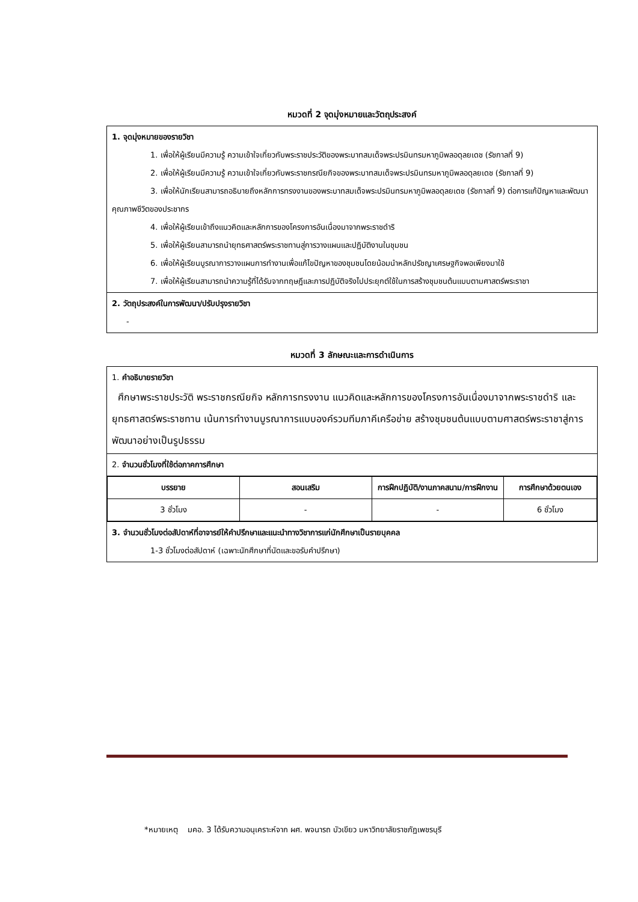หมวดที่ 2 จุดมุ่งหมายและวัตถุประสงค์
| 1. จุดมุ่งหมายของรายวิชา 1. เพื่อให้ผู้เรียนมีความรู้ ความเข้าใจเกี่ยวกับพระราชประวัติของพระบาทสมเด็จพระปรมินทรมหาภูมิพลอดุลยเดช (รัชกาลที่ 9) 2. เพื่อให้ผู้เรียนมีความรู้ ความเข้าใจเกี่ยวกับพระราชกรณียกิจของพระบาทสมเด็จพระปรมินทรมหาภูมิพลอดุลยเดช (รัชกาลที่ 9) 3. เพื่อให้นักเรียนสามารถอธิบายถึงหลักการทรงงานของพระบาทสมเด็จพระปรมินทรมหาภูมิพลอดุลยเดช (รัชกาลที่ 9) ต่อการแก้ปัญหาและพัฒนาคุณภาพชีวิตของประชากร 4. เพื่อให้ผู้เรียนเข้าถึงแนวคิดและหลักการของโครงการอันเนื่องมาจากพระราชดำริ 5. เพื่อให้ผู้เรียนสามารถนำยุทธศาสตร์พระราชทานสู่การวางแผนและปฏิบัติงานในชุมชน 6. เพื่อให้ผู้เรียนบูรณาการวางแผนการทำงานเพื่อแก้ไขปัญหาของชุมชนโดยน้อมนำหลักปรัชญาเศรษฐกิจพอเพียงมาใช้ 7. เพื่อให้ผู้เรียนสามารถนำความรู้ที่ได้รับจากทฤษฎีและการปฏิบัติจริงไปประยุกต์ใช้ในการสร้างชุมชนต้นแบบตามศาสตร์พระราชา |
| 2. วัตถุประสงค์ในการพัฒนา/ปรับปรุงรายวิชา - |
หมวดที่ 3 ลักษณะและการดำเนินการ
| 1. คำอธิบายรายวิชา ศึกษาพระราชประวัติ พระราชกรณียกิจ หลักการทรงงาน แนวคิดและหลักการของโครงการอันเนื่องมาจากพระราชดำริ และยุทธศาสตร์พระราชทาน เน้นการทำงานบูรณาการแบบองค์รวมทีมภาคีเครือข่าย สร้างชุมชนต้นแบบตามศาสตร์พระราชาสู่การพัฒนาอย่างเป็นรูปธรรม |
| 2. จำนวนชั่วโมงที่ใช้ต่อภาคการศึกษา |
| / บรรยาย / สอนเสริม / การฝึกปฏิบัติ/งานภาคสนาม/การฝึกงาน / การศึกษาด้วยตนเอง / / --- / --- / --- / --- / / 3 ชั่วโมง / - / - / 6 ชั่วโมง / |
| 3. จำนวนชั่วโมงต่อสัปดาห์ที่อาจารย์ให้คำปรึกษาและแนะนำทางวิชาการแก่นักศึกษาเป็นรายบุคคล 1-3 ชั่วโมงต่อสัปดาห์ (เฉพาะนักศึกษาที่นัดและขอรับคำปรึกษา) |
*หมายเหตุ มคอ. 3 ได้รับความอนุเคราะห์จาก ผศ. พจนารถ บัวเขียว มหาวิทยาลัยราชภัฏเพชรบุรี